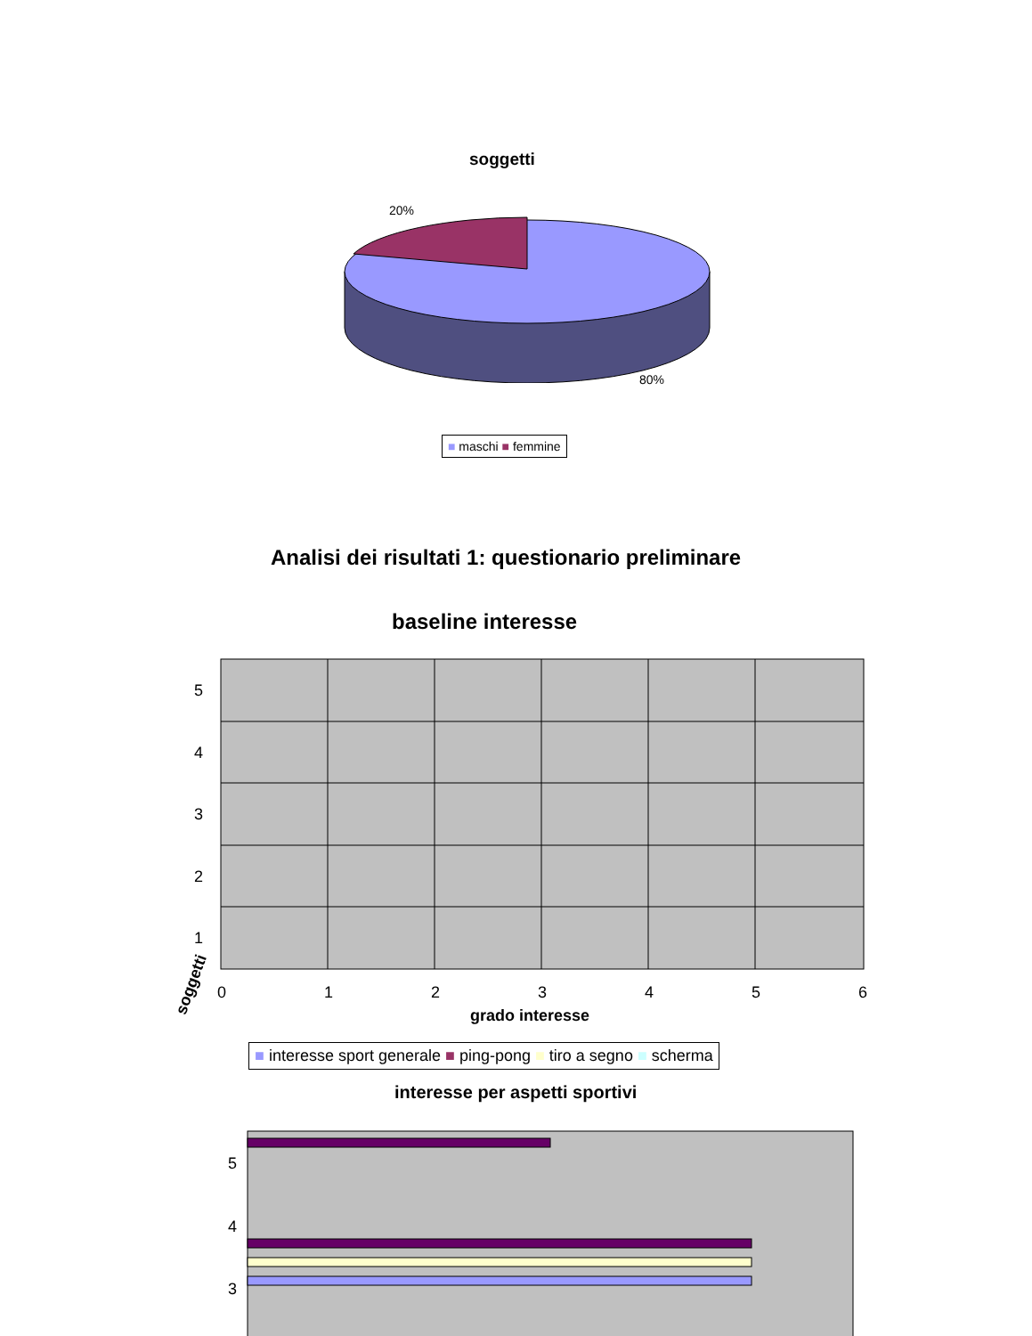soggetti
20%
80%
■ maschi ■ femmine
Analisi dei risultati 1: questionario preliminare
baseline interesse
5
4
3
2
1
0
1
2
3
4
5
6
soggetti
grado interesse
■ interesse sport generale ■ ping-pong ■ tiro a segno ■ scherma
interesse per aspetti sportivi
5
4
3